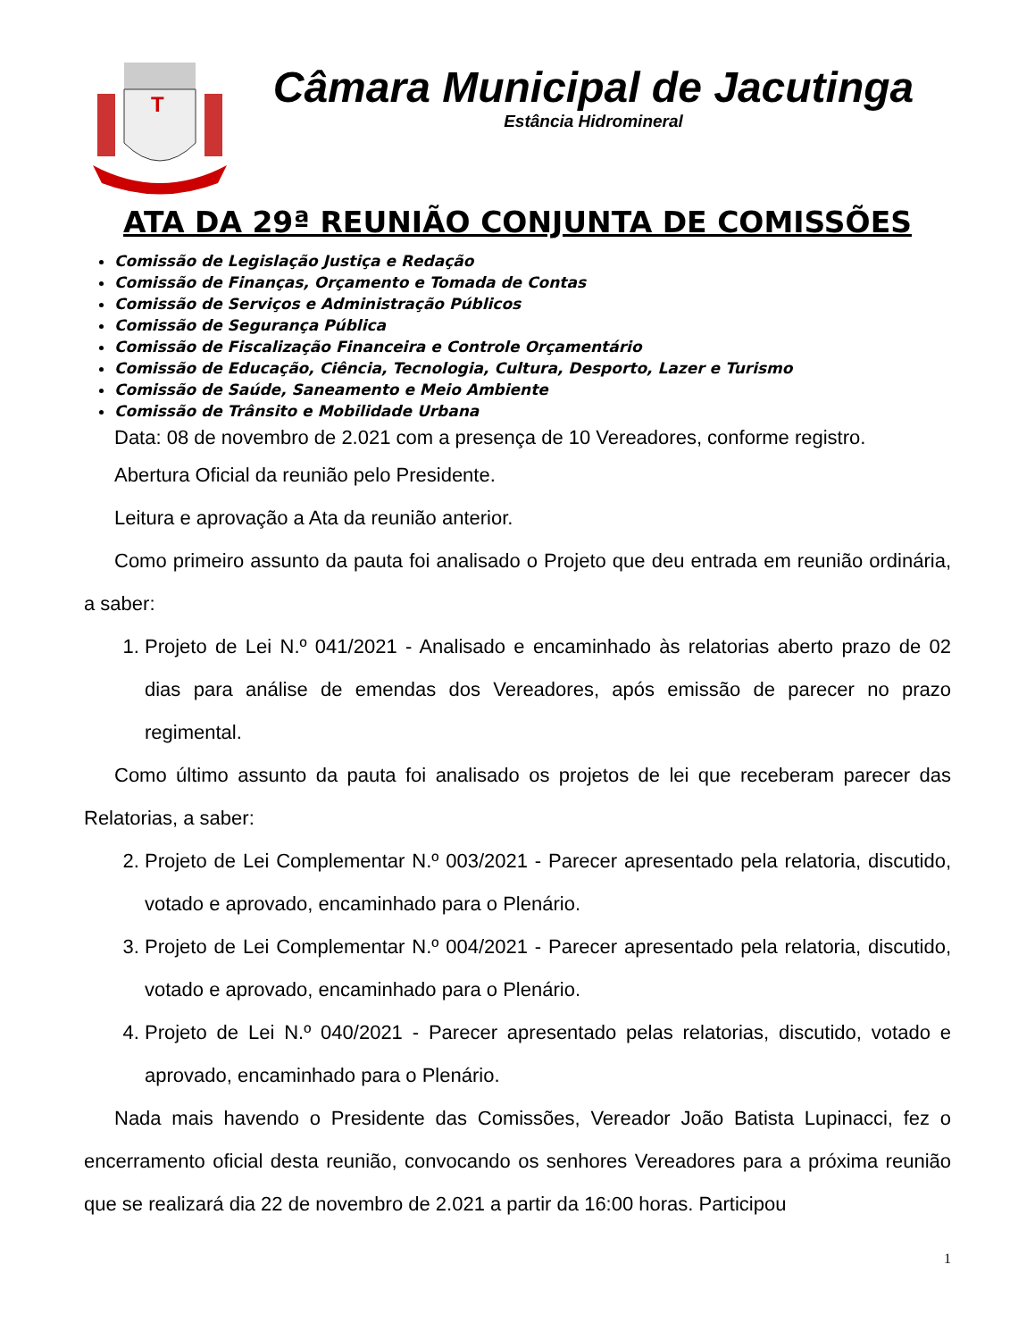T
Câmara Municipal de Jacutinga
Estância Hidromineral
ATA DA 29ª REUNIÃO CONJUNTA DE COMISSÕES
Comissão de Legislação Justiça e Redação
Comissão de Finanças, Orçamento e Tomada de Contas
Comissão de Serviços e Administração Públicos
Comissão de Segurança Pública
Comissão de Fiscalização Financeira e Controle Orçamentário
Comissão de Educação, Ciência, Tecnologia, Cultura, Desporto, Lazer e Turismo
Comissão de Saúde, Saneamento e Meio Ambiente
Comissão de Trânsito e Mobilidade Urbana
Data: 08 de novembro de 2.021 com a presença de 10 Vereadores, conforme registro.
Abertura Oficial da reunião pelo Presidente.
Leitura e aprovação a Ata da reunião anterior.
Como primeiro assunto da pauta foi analisado o Projeto que deu entrada em reunião ordinária, a saber:
1. Projeto de Lei N.º 041/2021 - Analisado e encaminhado às relatorias aberto prazo de 02 dias para análise de emendas dos Vereadores, após emissão de parecer no prazo regimental.
Como último assunto da pauta foi analisado os projetos de lei que receberam parecer das Relatorias, a saber:
2. Projeto de Lei Complementar N.º 003/2021 - Parecer apresentado pela relatoria, discutido, votado e aprovado, encaminhado para o Plenário.
3. Projeto de Lei Complementar N.º 004/2021 - Parecer apresentado pela relatoria, discutido, votado e aprovado, encaminhado para o Plenário.
4. Projeto de Lei N.º 040/2021 - Parecer apresentado pelas relatorias, discutido, votado e aprovado, encaminhado para o Plenário.
Nada mais havendo o Presidente das Comissões, Vereador João Batista Lupinacci, fez o encerramento oficial desta reunião, convocando os senhores Vereadores para a próxima reunião que se realizará dia 22 de novembro de 2.021 a partir da 16:00 horas. Participou
1